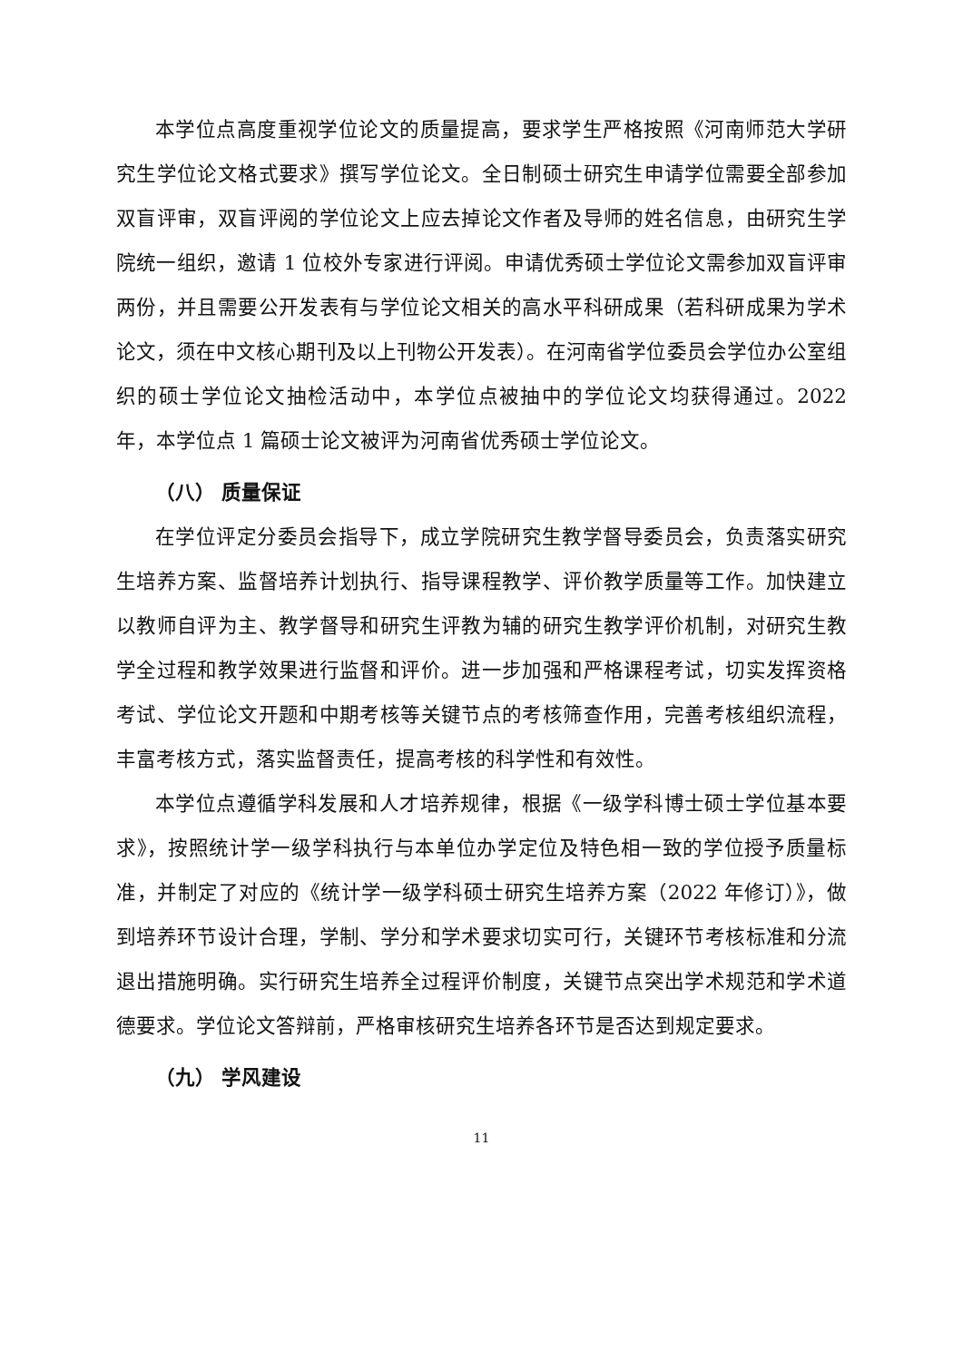本学位点高度重视学位论文的质量提高，要求学生严格按照《河南师范大学研究生学位论文格式要求》撰写学位论文。全日制硕士研究生申请学位需要全部参加双盲评审，双盲评阅的学位论文上应去掉论文作者及导师的姓名信息，由研究生学院统一组织，邀请 1 位校外专家进行评阅。申请优秀硕士学位论文需参加双盲评审两份，并且需要公开发表有与学位论文相关的高水平科研成果（若科研成果为学术论文，须在中文核心期刊及以上刊物公开发表）。在河南省学位委员会学位办公室组织的硕士学位论文抽检活动中，本学位点被抽中的学位论文均获得通过。2022 年，本学位点 1 篇硕士论文被评为河南省优秀硕士学位论文。
（八） 质量保证
在学位评定分委员会指导下，成立学院研究生教学督导委员会，负责落实研究生培养方案、监督培养计划执行、指导课程教学、评价教学质量等工作。加快建立以教师自评为主、教学督导和研究生评教为辅的研究生教学评价机制，对研究生教学全过程和教学效果进行监督和评价。进一步加强和严格课程考试，切实发挥资格考试、学位论文开题和中期考核等关键节点的考核筛查作用，完善考核组织流程，丰富考核方式，落实监督责任，提高考核的科学性和有效性。
本学位点遵循学科发展和人才培养规律，根据《一级学科博士硕士学位基本要求》，按照统计学一级学科执行与本单位办学定位及特色相一致的学位授予质量标准，并制定了对应的《统计学一级学科硕士研究生培养方案（2022 年修订）》，做到培养环节设计合理，学制、学分和学术要求切实可行，关键环节考核标准和分流退出措施明确。实行研究生培养全过程评价制度，关键节点突出学术规范和学术道德要求。学位论文答辩前，严格审核研究生培养各环节是否达到规定要求。
（九） 学风建设
11